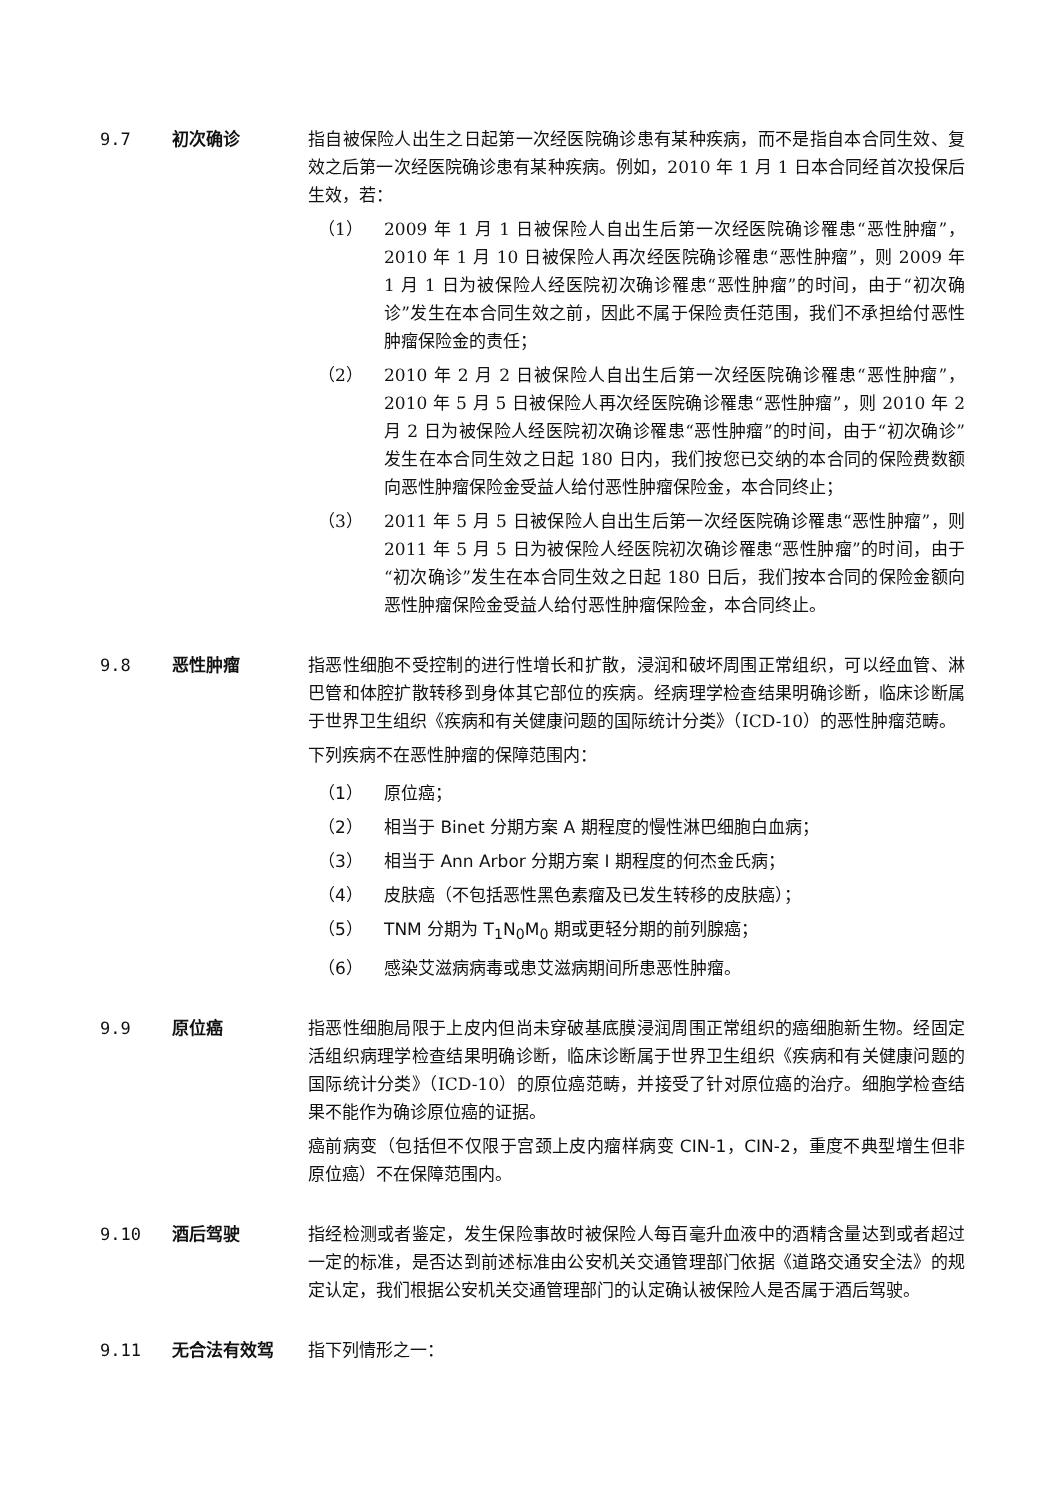9.7 初次确诊 指自被保险人出生之日起第一次经医院确诊患有某种疾病，而不是指自本合同生效、复效之后第一次经医院确诊患有某种疾病。例如，2010 年 1 月 1 日本合同经首次投保后生效，若：
（1） 2009 年 1 月 1 日被保险人自出生后第一次经医院确诊罹患“恶性肿瘤”，2010 年 1 月 10 日被保险人再次经医院确诊罹患“恶性肿瘤”，则 2009 年 1 月 1 日为被保险人经医院初次确诊罹患“恶性肿瘤”的时间，由于“初次确诊”发生在本合同生效之前，因此不属于保险责任范围，我们不承担给付恶性肿瘤保险金的责任；
（2） 2010 年 2 月 2 日被保险人自出生后第一次经医院确诊罹患“恶性肿瘤”，2010 年 5 月 5 日被保险人再次经医院确诊罹患“恶性肿瘤”，则 2010 年 2 月 2 日为被保险人经医院初次确诊罹患“恶性肿瘤”的时间，由于“初次确诊”发生在本合同生效之日起 180 日内，我们按您已交纳的本合同的保险费数额向恶性肿瘤保险金受益人给付恶性肿瘤保险金，本合同终止；
（3） 2011 年 5 月 5 日被保险人自出生后第一次经医院确诊罹患“恶性肿瘤”，则 2011 年 5 月 5 日为被保险人经医院初次确诊罹患“恶性肿瘤”的时间，由于“初次确诊”发生在本合同生效之日起 180 日后，我们按本合同的保险金额向恶性肿瘤保险金受益人给付恶性肿瘤保险金，本合同终止。
9.8 恶性肿瘤 指恶性细胞不受控制的进行性增长和扩散，浸润和破坏周围正常组织，可以经血管、淋巴管和体腔扩散转移到身体其它部位的疾病。经病理学检查结果明确诊断，临床诊断属于世界卫生组织《疾病和有关健康问题的国际统计分类》（ICD-10）的恶性肿瘤范畴。
下列疾病不在恶性肿瘤的保障范围内：
（1） 原位癌；
（2） 相当于 Binet 分期方案 A 期程度的慢性淋巴细胞白血病；
（3） 相当于 Ann Arbor 分期方案 I 期程度的何杰金氏病；
（4） 皮肤癌（不包括恶性黑色素瘤及已发生转移的皮肤癌）；
（5） TNM 分期为 T<sub>1</sub>N<sub>0</sub>M<sub>0</sub> 期或更轻分期的前列腺癌；
（6） 感染艾滋病病毒或患艾滋病期间所患恶性肿瘤。
9.9 原位癌 指恶性细胞局限于上皮内但尚未穿破基底膜浸润周围正常组织的癌细胞新生物。经固定活组织病理学检查结果明确诊断，临床诊断属于世界卫生组织《疾病和有关健康问题的国际统计分类》（ICD-10）的原位癌范畴，并接受了针对原位癌的治疗。细胞学检查结果不能作为确诊原位癌的证据。
癌前病变（包括但不仅限于宫颈上皮内瘤样病变 CIN-1，CIN-2，重度不典型增生但非原位癌）不在保障范围内。
9.10 酒后驾驶 指经检测或者鉴定，发生保险事故时被保险人每百毫升血液中的酒精含量达到或者超过一定的标准，是否达到前述标准由公安机关交通管理部门依据《道路交通安全法》的规定认定，我们根据公安机关交通管理部门的认定确认被保险人是否属于酒后驾驶。
9.11 无合法有效驾 指下列情形之一：